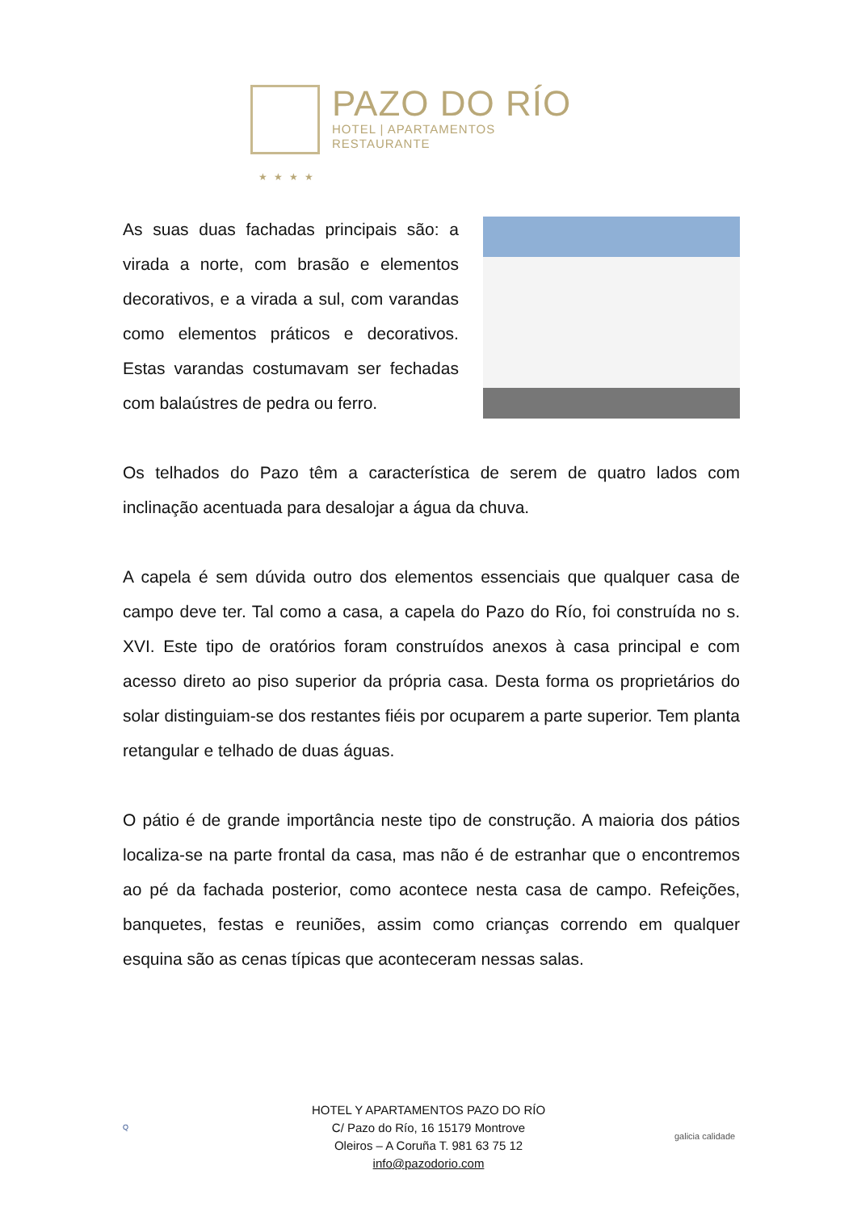PAZO DO RÍO
HOTEL | APARTAMENTOS
RESTAURANTE
★★★★
As suas duas fachadas principais são: a virada a norte, com brasão e elementos decorativos, e a virada a sul, com varandas como elementos práticos e decorativos. Estas varandas costumavam ser fechadas com balaústres de pedra ou ferro.
Os telhados do Pazo têm a característica de serem de quatro lados com inclinação acentuada para desalojar a água da chuva.
A capela é sem dúvida outro dos elementos essenciais que qualquer casa de campo deve ter. Tal como a casa, a capela do Pazo do Río, foi construída no s. XVI. Este tipo de oratórios foram construídos anexos à casa principal e com acesso direto ao piso superior da própria casa. Desta forma os proprietários do solar distinguiam-se dos restantes fiéis por ocuparem a parte superior. Tem planta retangular e telhado de duas águas.
O pátio é de grande importância neste tipo de construção. A maioria dos pátios localiza-se na parte frontal da casa, mas não é de estranhar que o encontremos ao pé da fachada posterior, como acontece nesta casa de campo. Refeições, banquetes, festas e reuniões, assim como crianças correndo em qualquer esquina são as cenas típicas que aconteceram nessas salas.
Q
HOTEL Y APARTAMENTOS PAZO DO RÍO
C/ Pazo do Río, 16 15179 Montrove
Oleiros – A Coruña T. 981 63 75 12
info@pazodorio.com
galicia calidade